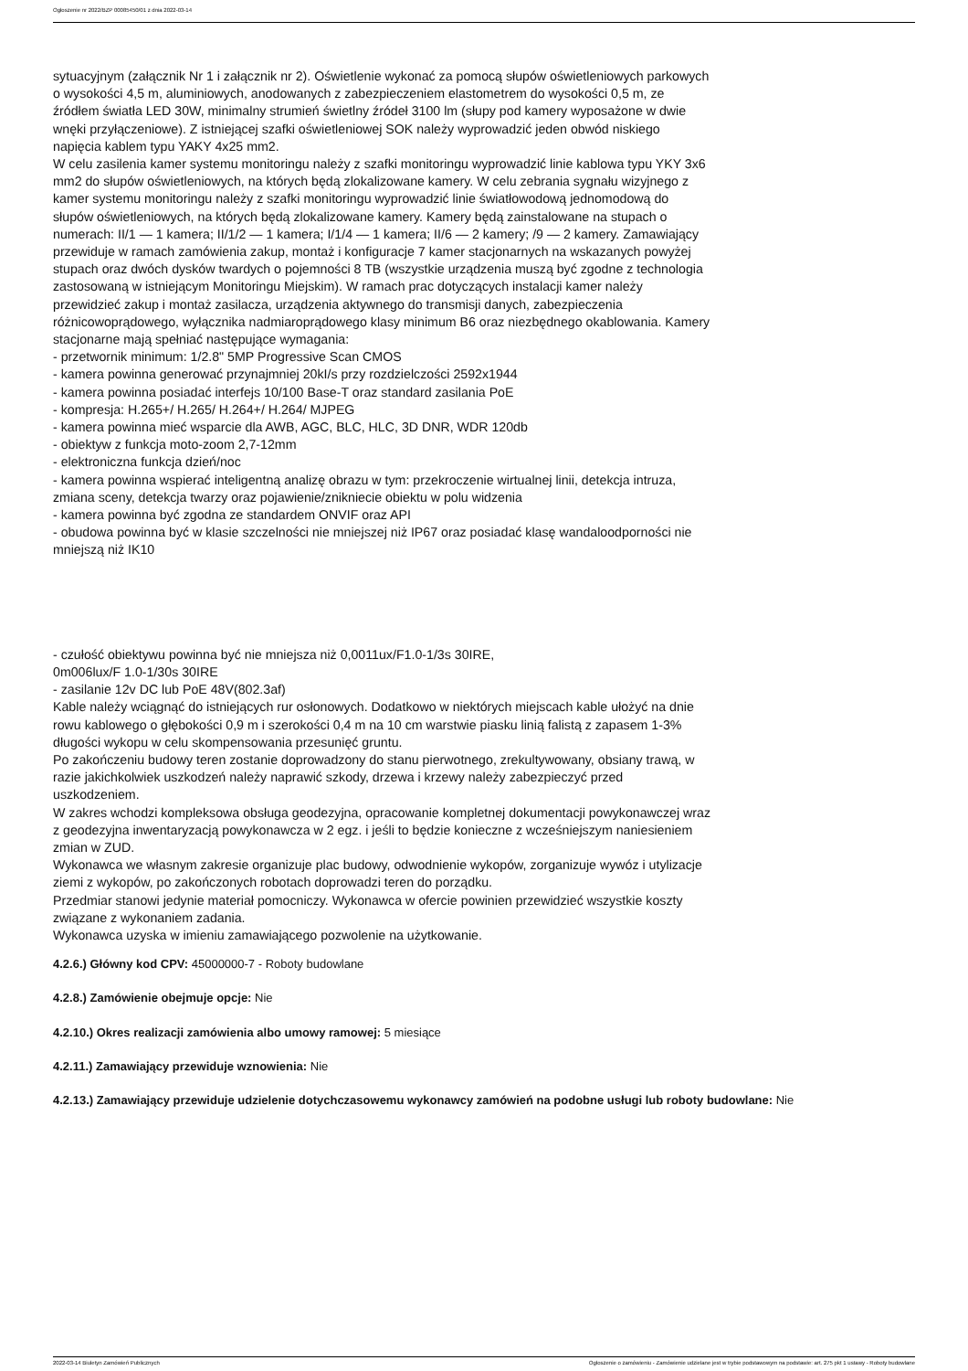Ogłoszenie nr 2022/BZP 00085450/01 z dnia 2022-03-14
sytuacyjnym (załącznik Nr 1 i załącznik nr 2). Oświetlenie wykonać za pomocą słupów oświetleniowych parkowych o wysokości 4,5 m, aluminiowych, anodowanych z zabezpieczeniem elastometrem do wysokości 0,5 m, ze źródłem światła LED 30W, minimalny strumień świetlny źródeł 3100 lm (słupy pod kamery wyposażone w dwie wnęki przyłączeniowe). Z istniejącej szafki oświetleniowej SOK należy wyprowadzić jeden obwód niskiego napięcia kablem typu YAKY 4x25 mm2.
W celu zasilenia kamer systemu monitoringu należy z szafki monitoringu wyprowadzić linie kablowa typu YKY 3x6 mm2 do słupów oświetleniowych, na których będą zlokalizowane kamery. W celu zebrania sygnału wizyjnego z kamer systemu monitoringu należy z szafki monitoringu wyprowadzić linie światłowodową jednomodową do słupów oświetleniowych, na których będą zlokalizowane kamery. Kamery będą zainstalowane na stupach o numerach: II/1 — 1 kamera; II/1/2 — 1 kamera; I/1/4 — 1 kamera; II/6 — 2 kamery; /9 — 2 kamery. Zamawiający przewiduje w ramach zamówienia zakup, montaż i konfiguracje 7 kamer stacjonarnych na wskazanych powyżej stupach oraz dwóch dysków twardych o pojemności 8 TB (wszystkie urządzenia muszą być zgodne z technologia zastosowaną w istniejącym Monitoringu Miejskim). W ramach prac dotyczących instalacji kamer należy przewidzieć zakup i montaż zasilacza, urządzenia aktywnego do transmisji danych, zabezpieczenia różnicowoprądowego, wyłącznika nadmiaroprądowego klasy minimum B6 oraz niezbędnego okablowania. Kamery stacjonarne mają spełniać następujące wymagania:
- przetwornik minimum: 1/2.8" 5MP Progressive Scan CMOS
- kamera powinna generować przynajmniej 20kI/s przy rozdzielczości 2592x1944
- kamera powinna posiadać interfejs 10/100 Base-T oraz standard zasilania PoE
- kompresja: H.265+/ H.265/ H.264+/ H.264/ MJPEG
- kamera powinna mieć wsparcie dla AWB, AGC, BLC, HLC, 3D DNR, WDR 120db
- obiektyw z funkcja moto-zoom 2,7-12mm
- elektroniczna funkcja dzień/noc
- kamera powinna wspierać inteligentną analizę obrazu w tym: przekroczenie wirtualnej linii, detekcja intruza, zmiana sceny, detekcja twarzy oraz pojawienie/znikniecie obiektu w polu widzenia
- kamera powinna być zgodna ze standardem ONVIF oraz API
- obudowa powinna być w klasie szczelności nie mniejszej niż IP67 oraz posiadać klasę wandaloodporności nie mniejszą niż IK10
- czułość obiektywu powinna być nie mniejsza niż 0,0011ux/F1.0-1/3s 30IRE,
0m006lux/F 1.0-1/30s 30IRE
- zasilanie 12v DC lub PoE 48V(802.3af)
Kable należy wciągnąć do istniejących rur osłonowych. Dodatkowo w niektórych miejscach kable ułożyć na dnie rowu kablowego o głębokości 0,9 m i szerokości 0,4 m na 10 cm warstwie piasku linią falistą z zapasem 1-3% długości wykopu w celu skompensowania przesunięć gruntu.
Po zakończeniu budowy teren zostanie doprowadzony do stanu pierwotnego, zrekultywowany, obsiany trawą, w razie jakichkolwiek uszkodzeń należy naprawić szkody, drzewa i krzewy należy zabezpieczyć przed uszkodzeniem.
W zakres wchodzi kompleksowa obsługa geodezyjna, opracowanie kompletnej dokumentacji powykonawczej wraz z geodezyjna inwentaryzacją powykonawcza w 2 egz. i jeśli to będzie konieczne z wcześniejszym naniesieniem zmian w ZUD.
Wykonawca we własnym zakresie organizuje plac budowy, odwodnienie wykopów, zorganizuje wywóz i utylizacje ziemi z wykopów, po zakończonych robotach doprowadzi teren do porządku.
Przedmiar stanowi jedynie materiał pomocniczy. Wykonawca w ofercie powinien przewidzieć wszystkie koszty związane z wykonaniem zadania.
Wykonawca uzyska w imieniu zamawiającego pozwolenie na użytkowanie.
4.2.6.) Główny kod CPV: 45000000-7 - Roboty budowlane
4.2.8.) Zamówienie obejmuje opcje: Nie
4.2.10.) Okres realizacji zamówienia albo umowy ramowej: 5 miesiące
4.2.11.) Zamawiający przewiduje wznowienia: Nie
4.2.13.) Zamawiający przewiduje udzielenie dotychczasowemu wykonawcy zamówień na podobne usługi lub roboty budowlane: Nie
2022-03-14 Biuletyn Zamówień Publicznych Ogłoszenie o zamówieniu - Zamówienie udzielane jest w trybie podstawowym na podstawie: art. 275 pkt 1 ustawy - Roboty budowlane